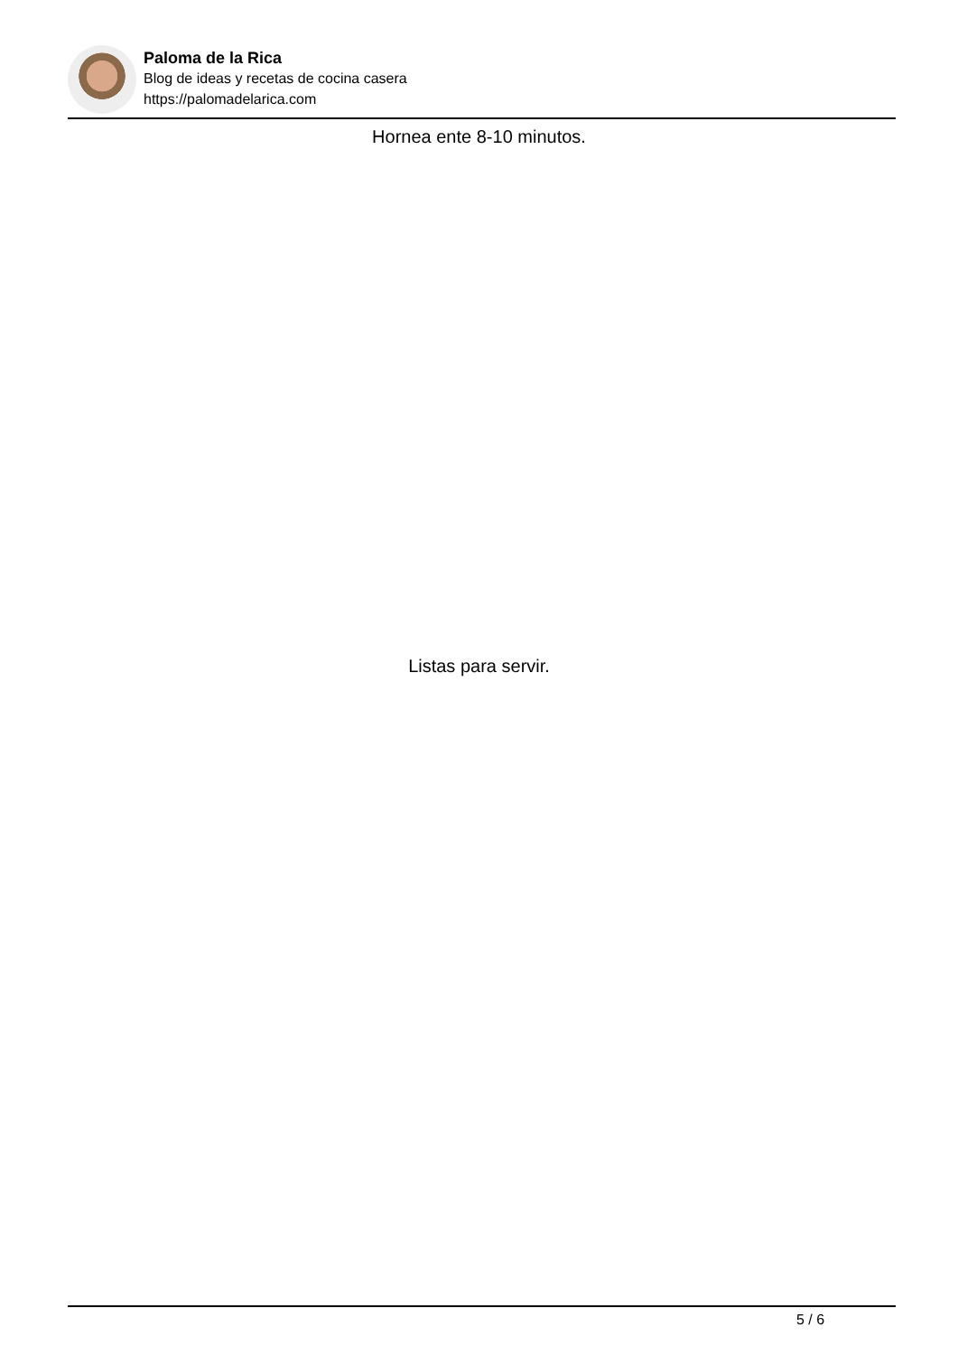Paloma de la Rica
Blog de ideas y recetas de cocina casera
https://palomadelarica.com
Hornea ente 8-10 minutos.
Listas para servir.
5 / 6